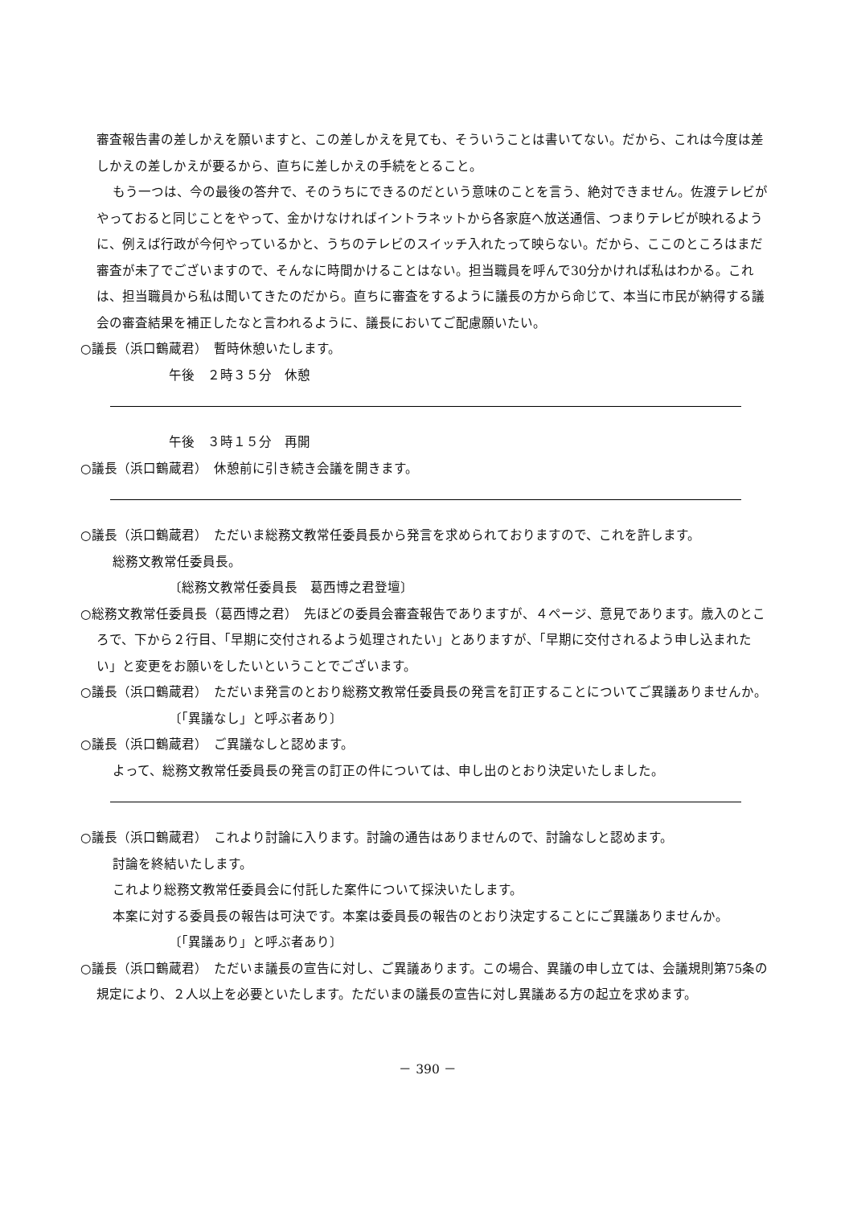審査報告書の差しかえを願いますと、この差しかえを見ても、そういうことは書いてない。だから、これは今度は差しかえの差しかえが要るから、直ちに差しかえの手続をとること。
もう一つは、今の最後の答弁で、そのうちにできるのだという意味のことを言う、絶対できません。佐渡テレビがやっておると同じことをやって、金かけなければイントラネットから各家庭へ放送通信、つまりテレビが映れるように、例えば行政が今何やっているかと、うちのテレビのスイッチ入れたって映らない。だから、ここのところはまだ審査が未了でございますので、そんなに時間かけることはない。担当職員を呼んで30分かければ私はわかる。これは、担当職員から私は聞いてきたのだから。直ちに審査をするように議長の方から命じて、本当に市民が納得する議会の審査結果を補正したなと言われるように、議長においてご配慮願いたい。
○議長（浜口鶴蔵君）　暫時休憩いたします。
午後　２時３５分　休憩
午後　３時１５分　再開
○議長（浜口鶴蔵君）　休憩前に引き続き会議を開きます。
○議長（浜口鶴蔵君）　ただいま総務文教常任委員長から発言を求められておりますので、これを許します。
総務文教常任委員長。
〔総務文教常任委員長　葛西博之君登壇〕
○総務文教常任委員長（葛西博之君）　先ほどの委員会審査報告でありますが、４ページ、意見であります。歳入のところで、下から２行目、「早期に交付されるよう処理されたい」とありますが、「早期に交付されるよう申し込まれたい」と変更をお願いをしたいということでございます。
○議長（浜口鶴蔵君）　ただいま発言のとおり総務文教常任委員長の発言を訂正することについてご異議ありませんか。
〔「異議なし」と呼ぶ者あり〕
○議長（浜口鶴蔵君）　ご異議なしと認めます。
よって、総務文教常任委員長の発言の訂正の件については、申し出のとおり決定いたしました。
○議長（浜口鶴蔵君）　これより討論に入ります。討論の通告はありませんので、討論なしと認めます。
討論を終結いたします。
これより総務文教常任委員会に付託した案件について採決いたします。
本案に対する委員長の報告は可決です。本案は委員長の報告のとおり決定することにご異議ありませんか。
〔「異議あり」と呼ぶ者あり〕
○議長（浜口鶴蔵君）　ただいま議長の宣告に対し、ご異議あります。この場合、異議の申し立ては、会議規則第75条の規定により、２人以上を必要といたします。ただいまの議長の宣告に対し異議ある方の起立を求めます。
－ 390 －